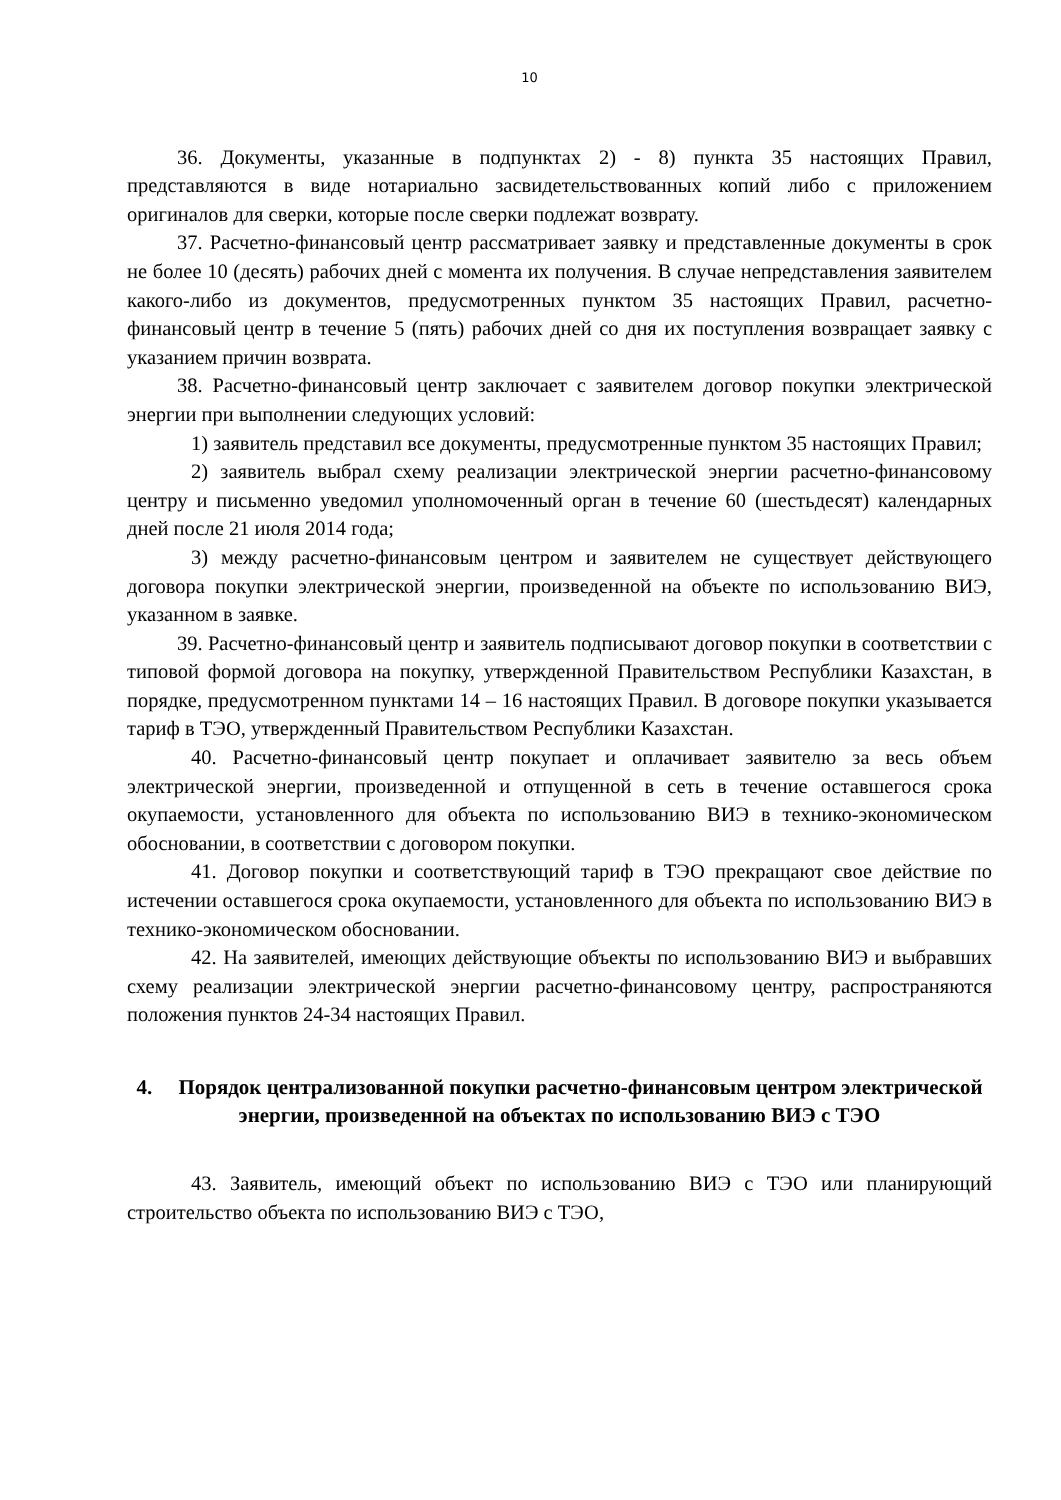10
36. Документы, указанные в подпунктах 2) - 8) пункта 35 настоящих Правил, представляются в виде нотариально засвидетельствованных копий либо с приложением оригиналов для сверки, которые после сверки подлежат возврату.
37. Расчетно-финансовый центр рассматривает заявку и представленные документы в срок не более 10 (десять) рабочих дней с момента их получения. В случае непредставления заявителем какого-либо из документов, предусмотренных пунктом 35 настоящих Правил, расчетно-финансовый центр в течение 5 (пять) рабочих дней со дня их поступления возвращает заявку с указанием причин возврата.
38. Расчетно-финансовый центр заключает с заявителем договор покупки электрической энергии при выполнении следующих условий:
1) заявитель представил все документы, предусмотренные пунктом 35 настоящих Правил;
2) заявитель выбрал схему реализации электрической энергии расчетно-финансовому центру и письменно уведомил уполномоченный орган в течение 60 (шестьдесят) календарных дней после 21 июля 2014 года;
3) между расчетно-финансовым центром и заявителем не существует действующего договора покупки электрической энергии, произведенной на объекте по использованию ВИЭ, указанном в заявке.
39. Расчетно-финансовый центр и заявитель подписывают договор покупки в соответствии с типовой формой договора на покупку, утвержденной Правительством Республики Казахстан, в порядке, предусмотренном пунктами 14 – 16 настоящих Правил. В договоре покупки указывается тариф в ТЭО, утвержденный Правительством Республики Казахстан.
40. Расчетно-финансовый центр покупает и оплачивает заявителю за весь объем электрической энергии, произведенной и отпущенной в сеть в течение оставшегося срока окупаемости, установленного для объекта по использованию ВИЭ в технико-экономическом обосновании, в соответствии с договором покупки.
41. Договор покупки и соответствующий тариф в ТЭО прекращают свое действие по истечении оставшегося срока окупаемости, установленного для объекта по использованию ВИЭ в технико-экономическом обосновании.
42. На заявителей, имеющих действующие объекты по использованию ВИЭ и выбравших схему реализации электрической энергии расчетно-финансовому центру, распространяются положения пунктов 24-34 настоящих Правил.
4. Порядок централизованной покупки расчетно-финансовым центром электрической энергии, произведенной на объектах по использованию ВИЭ с ТЭО
43. Заявитель, имеющий объект по использованию ВИЭ с ТЭО или планирующий строительство объекта по использованию ВИЭ с ТЭО,